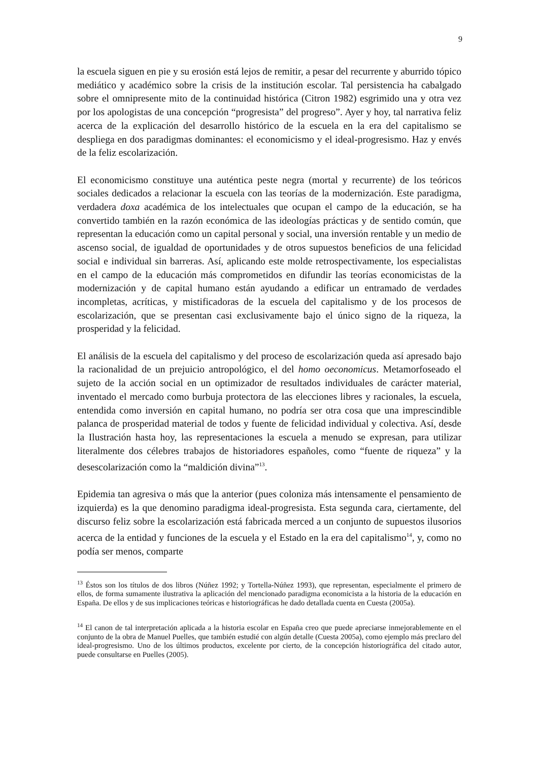9
la escuela siguen en pie y su erosión está lejos de remitir, a pesar del recurrente y aburrido tópico mediático y académico sobre la crisis de la institución escolar. Tal persistencia ha cabalgado sobre el omnipresente mito de la continuidad histórica (Citron 1982) esgrimido una y otra vez por los apologistas de una concepción “progresista” del progreso”. Ayer y hoy, tal narrativa feliz acerca de la explicación del desarrollo histórico de la escuela en la era del capitalismo se despliega en dos paradigmas dominantes: el economicismo y el ideal-progresismo. Haz y envés de la feliz escolarización.
El economicismo constituye una auténtica peste negra (mortal y recurrente) de los teóricos sociales dedicados a relacionar la escuela con las teorías de la modernización. Este paradigma, verdadera doxa académica de los intelectuales que ocupan el campo de la educación, se ha convertido también en la razón económica de las ideologías prácticas y de sentido común, que representan la educación como un capital personal y social, una inversión rentable y un medio de ascenso social, de igualdad de oportunidades y de otros supuestos beneficios de una felicidad social e individual sin barreras. Así, aplicando este molde retrospectivamente, los especialistas en el campo de la educación más comprometidos en difundir las teorías economicistas de la modernización y de capital humano están ayudando a edificar un entramado de verdades incompletas, acríticas, y mistificadoras de la escuela del capitalismo y de los procesos de escolarización, que se presentan casi exclusivamente bajo el único signo de la riqueza, la prosperidad y la felicidad.
El análisis de la escuela del capitalismo y del proceso de escolarización queda así apresado bajo la racionalidad de un prejuicio antropológico, el del homo oeconomicus. Metamorfoseado el sujeto de la acción social en un optimizador de resultados individuales de carácter material, inventado el mercado como burbuja protectora de las elecciones libres y racionales, la escuela, entendida como inversión en capital humano, no podría ser otra cosa que una imprescindible palanca de prosperidad material de todos y fuente de felicidad individual y colectiva. Así, desde la Ilustración hasta hoy, las representaciones la escuela a menudo se expresan, para utilizar literalmente dos célebres trabajos de historiadores españoles, como “fuente de riqueza” y la desescolarización como la “maldición divina”<sup>13</sup>.
Epidemia tan agresiva o más que la anterior (pues coloniza más intensamente el pensamiento de izquierda) es la que denomino paradigma ideal-progresista. Esta segunda cara, ciertamente, del discurso feliz sobre la escolarización está fabricada merced a un conjunto de supuestos ilusorios acerca de la entidad y funciones de la escuela y el Estado en la era del capitalismo<sup>14</sup>, y, como no podía ser menos, comparte
<sup>13</sup> Éstos son los títulos de dos libros (Núñez 1992; y Tortella-Núñez 1993), que representan, especialmente el primero de ellos, de forma sumamente ilustrativa la aplicación del mencionado paradigma economicista a la historia de la educación en España. De ellos y de sus implicaciones teóricas e historiográficas he dado detallada cuenta en Cuesta (2005a).
<sup>14</sup> El canon de tal interpretación aplicada a la historia escolar en España creo que puede apreciarse inmejorablemente en el conjunto de la obra de Manuel Puelles, que también estudié con algún detalle (Cuesta 2005a), como ejemplo más preclaro del ideal-progresismo. Uno de los últimos productos, excelente por cierto, de la concepción historiográfica del citado autor, puede consultarse en Puelles (2005).